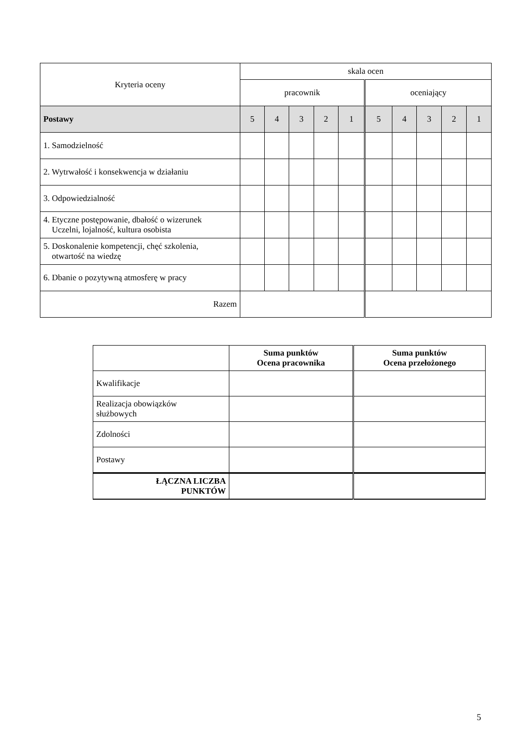| Kryteria oceny | skala ocen | | | | | | | | | |
| | pracownik | | | | | oceniający | | | | |
| Postawy | 5 | 4 | 3 | 2 | 1 | 5 | 4 | 3 | 2 | 1 |
| 1. Samodzielność | | | | | | | | | | |
| 2. Wytrwałość i konsekwencja w działaniu | | | | | | | | | | |
| 3. Odpowiedzialność | | | | | | | | | | |
| 4. Etyczne postępowanie, dbałość o wizerunek Uczelni, lojalność, kultura osobista | | | | | | | | | | |
| 5. Doskonalenie kompetencji, chęć szkolenia, otwartość na wiedzę | | | | | | | | | | |
| 6. Dbanie o pozytywną atmosferę w pracy | | | | | | | | | | |
| Razem | | | | | | | | | | |
| | Suma punktów Ocena pracownika | Suma punktów Ocena przełożonego |
| Kwalifikacje | | |
| Realizacja obowiązków służbowych | | |
| Zdolności | | |
| Postawy | | |
| ŁĄCZNA LICZBA PUNKTÓW | | |
5